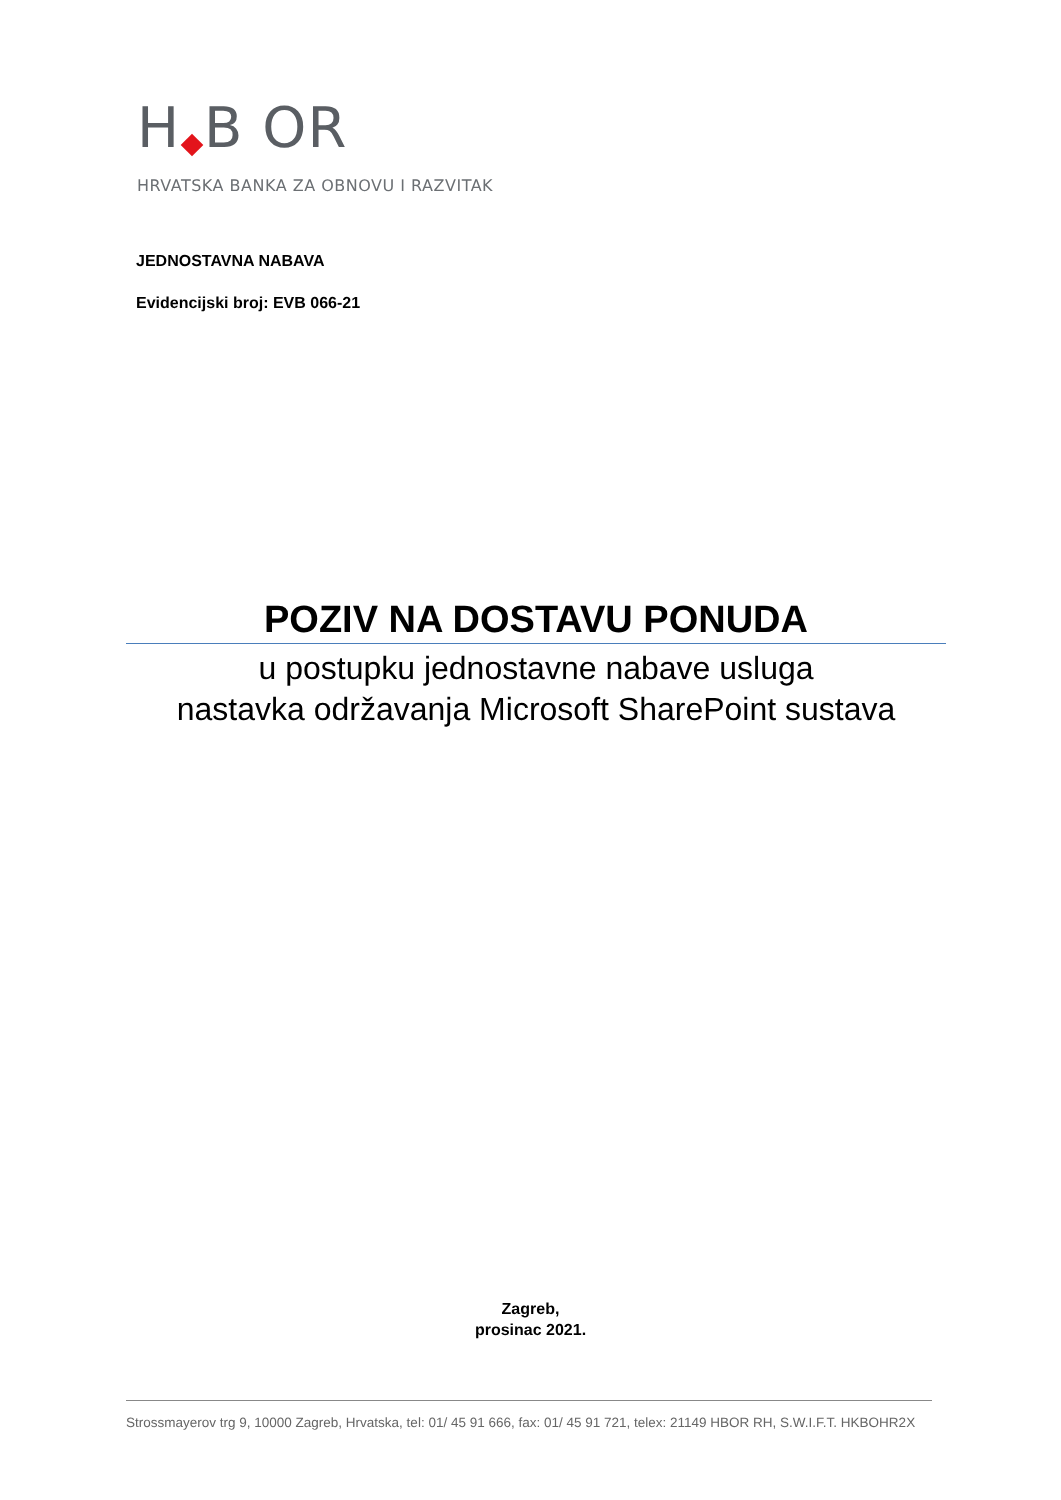H B OR
HRVATSKA BANKA ZA OBNOVU I RAZVITAK
JEDNOSTAVNA NABAVA
Evidencijski broj: EVB 066-21
POZIV NA DOSTAVU PONUDA
u postupku jednostavne nabave usluga
nastavka održavanja Microsoft SharePoint sustava
Zagreb,
prosinac 2021.
Strossmayerov trg 9, 10000 Zagreb, Hrvatska, tel: 01/ 45 91 666, fax: 01/ 45 91 721, telex: 21149 HBOR RH, S.W.I.F.T. HKBOHR2X